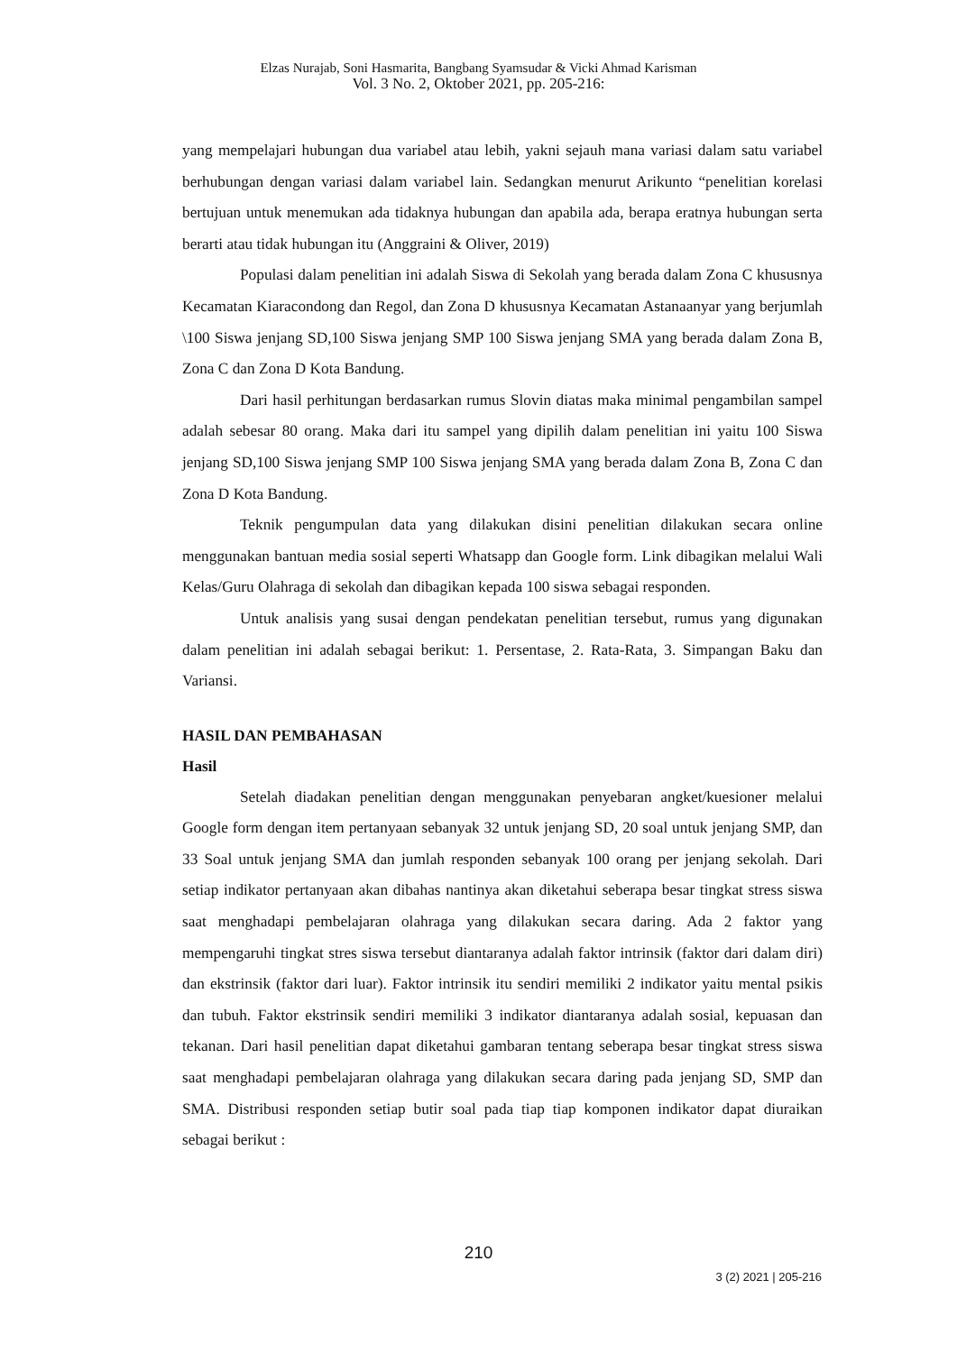Elzas Nurajab, Soni Hasmarita, Bangbang Syamsudar & Vicki Ahmad Karisman
Vol. 3 No. 2, Oktober 2021, pp. 205-216:
yang mempelajari hubungan dua variabel atau lebih, yakni sejauh mana variasi dalam satu variabel berhubungan dengan variasi dalam variabel lain. Sedangkan menurut Arikunto “penelitian korelasi bertujuan untuk menemukan ada tidaknya hubungan dan apabila ada, berapa eratnya hubungan serta berarti atau tidak hubungan itu (Anggraini & Oliver, 2019)
Populasi dalam penelitian ini adalah Siswa di Sekolah yang berada dalam Zona C khususnya Kecamatan Kiaracondong dan Regol, dan Zona D khususnya Kecamatan Astanaanyar yang berjumlah \100 Siswa jenjang SD,100 Siswa jenjang SMP 100 Siswa jenjang SMA yang berada dalam Zona B, Zona C dan Zona D Kota Bandung.
Dari hasil perhitungan berdasarkan rumus Slovin diatas maka minimal pengambilan sampel adalah sebesar 80 orang. Maka dari itu sampel yang dipilih dalam penelitian ini yaitu 100 Siswa jenjang SD,100 Siswa jenjang SMP 100 Siswa jenjang SMA yang berada dalam Zona B, Zona C dan Zona D Kota Bandung.
Teknik pengumpulan data yang dilakukan disini penelitian dilakukan secara online menggunakan bantuan media sosial seperti Whatsapp dan Google form. Link dibagikan melalui Wali Kelas/Guru Olahraga di sekolah dan dibagikan kepada 100 siswa sebagai responden.
Untuk analisis yang susai dengan pendekatan penelitian tersebut, rumus yang digunakan dalam penelitian ini adalah sebagai berikut: 1. Persentase, 2. Rata-Rata, 3. Simpangan Baku dan Variansi.
HASIL DAN PEMBAHASAN
Hasil
Setelah diadakan penelitian dengan menggunakan penyebaran angket/kuesioner melalui Google form dengan item pertanyaan sebanyak 32 untuk jenjang SD, 20 soal untuk jenjang SMP, dan 33 Soal untuk jenjang SMA dan jumlah responden sebanyak 100 orang per jenjang sekolah. Dari setiap indikator pertanyaan akan dibahas nantinya akan diketahui seberapa besar tingkat stress siswa saat menghadapi pembelajaran olahraga yang dilakukan secara daring. Ada 2 faktor yang mempengaruhi tingkat stres siswa tersebut diantaranya adalah faktor intrinsik (faktor dari dalam diri) dan ekstrinsik (faktor dari luar). Faktor intrinsik itu sendiri memiliki 2 indikator yaitu mental psikis dan tubuh. Faktor ekstrinsik sendiri memiliki 3 indikator diantaranya adalah sosial, kepuasan dan tekanan. Dari hasil penelitian dapat diketahui gambaran tentang seberapa besar tingkat stress siswa saat menghadapi pembelajaran olahraga yang dilakukan secara daring pada jenjang SD, SMP dan SMA. Distribusi responden setiap butir soal pada tiap tiap komponen indikator dapat diuraikan sebagai berikut :
210
3 (2) 2021 | 205-216